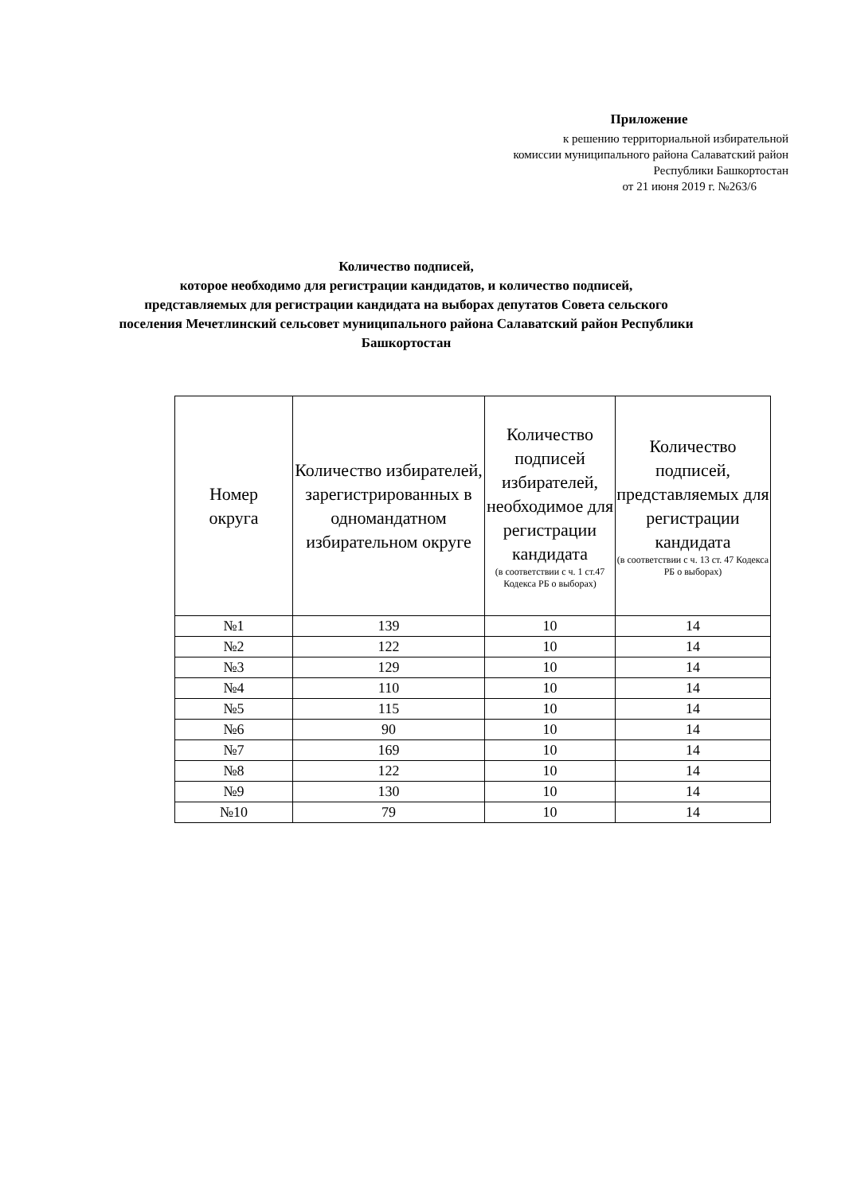Приложение
к решению территориальной избирательной
комиссии муниципального района Салаватский район
Республики Башкортостан
от 21 июня 2019 г. №263/6
Количество подписей,
которое необходимо для регистрации кандидатов, и количество подписей,
представляемых для регистрации кандидата на выборах депутатов Совета сельского поселения Мечетлинский сельсовет муниципального района Салаватский район Республики Башкортостан
| Номер округа | Количество избирателей, зарегистрированных в одномандатном избирательном округе | Количество подписей избирателей, необходимое для регистрации кандидата (в соответствии с ч. 1 ст.47 Кодекса РБ о выборах) | Количество подписей, представляемых для регистрации кандидата (в соответствии с ч. 13 ст. 47 Кодекса РБ о выборах) |
| --- | --- | --- | --- |
| №1 | 139 | 10 | 14 |
| №2 | 122 | 10 | 14 |
| №3 | 129 | 10 | 14 |
| №4 | 110 | 10 | 14 |
| №5 | 115 | 10 | 14 |
| №6 | 90 | 10 | 14 |
| №7 | 169 | 10 | 14 |
| №8 | 122 | 10 | 14 |
| №9 | 130 | 10 | 14 |
| №10 | 79 | 10 | 14 |